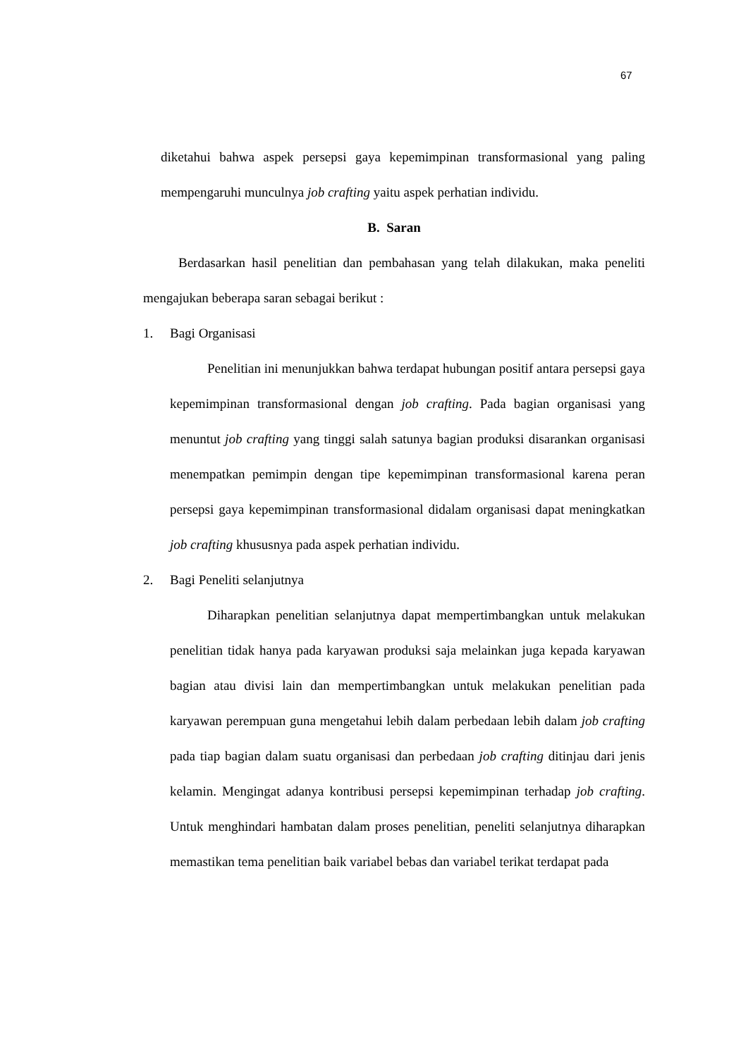67
diketahui bahwa aspek persepsi gaya kepemimpinan transformasional yang paling mempengaruhi munculnya job crafting yaitu aspek perhatian individu.
B. Saran
Berdasarkan hasil penelitian dan pembahasan yang telah dilakukan, maka peneliti mengajukan beberapa saran sebagai berikut :
1. Bagi Organisasi
Penelitian ini menunjukkan bahwa terdapat hubungan positif antara persepsi gaya kepemimpinan transformasional dengan job crafting. Pada bagian organisasi yang menuntut job crafting yang tinggi salah satunya bagian produksi disarankan organisasi menempatkan pemimpin dengan tipe kepemimpinan transformasional karena peran persepsi gaya kepemimpinan transformasional didalam organisasi dapat meningkatkan job crafting khususnya pada aspek perhatian individu.
2. Bagi Peneliti selanjutnya
Diharapkan penelitian selanjutnya dapat mempertimbangkan untuk melakukan penelitian tidak hanya pada karyawan produksi saja melainkan juga kepada karyawan bagian atau divisi lain dan mempertimbangkan untuk melakukan penelitian pada karyawan perempuan guna mengetahui lebih dalam perbedaan lebih dalam job crafting pada tiap bagian dalam suatu organisasi dan perbedaan job crafting ditinjau dari jenis kelamin. Mengingat adanya kontribusi persepsi kepemimpinan terhadap job crafting. Untuk menghindari hambatan dalam proses penelitian, peneliti selanjutnya diharapkan memastikan tema penelitian baik variabel bebas dan variabel terikat terdapat pada